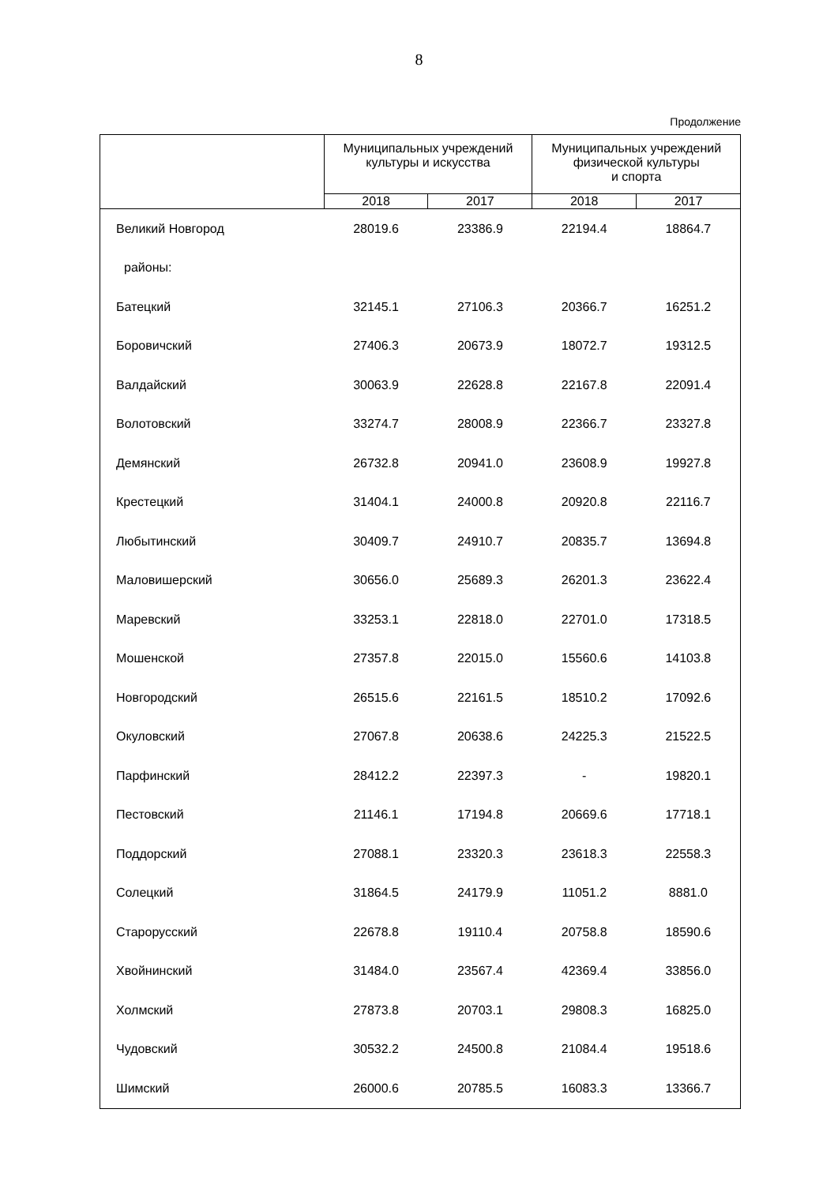8
Продолжение
| | Муниципальных учреждений культуры и искусства | | Муниципальных учреждений физической культуры и спорта | |
| --- | --- | --- | --- | --- |
| | 2018 | 2017 | 2018 | 2017 |
| Великий Новгород | 28019.6 | 23386.9 | 22194.4 | 18864.7 |
| районы: | | | | |
| Батецкий | 32145.1 | 27106.3 | 20366.7 | 16251.2 |
| Боровичский | 27406.3 | 20673.9 | 18072.7 | 19312.5 |
| Валдайский | 30063.9 | 22628.8 | 22167.8 | 22091.4 |
| Волотовский | 33274.7 | 28008.9 | 22366.7 | 23327.8 |
| Демянский | 26732.8 | 20941.0 | 23608.9 | 19927.8 |
| Крестецкий | 31404.1 | 24000.8 | 20920.8 | 22116.7 |
| Любытинский | 30409.7 | 24910.7 | 20835.7 | 13694.8 |
| Маловишерский | 30656.0 | 25689.3 | 26201.3 | 23622.4 |
| Маревский | 33253.1 | 22818.0 | 22701.0 | 17318.5 |
| Мошенской | 27357.8 | 22015.0 | 15560.6 | 14103.8 |
| Новгородский | 26515.6 | 22161.5 | 18510.2 | 17092.6 |
| Окуловский | 27067.8 | 20638.6 | 24225.3 | 21522.5 |
| Парфинский | 28412.2 | 22397.3 | - | 19820.1 |
| Пестовский | 21146.1 | 17194.8 | 20669.6 | 17718.1 |
| Поддорский | 27088.1 | 23320.3 | 23618.3 | 22558.3 |
| Солецкий | 31864.5 | 24179.9 | 11051.2 | 8881.0 |
| Старорусский | 22678.8 | 19110.4 | 20758.8 | 18590.6 |
| Хвойнинский | 31484.0 | 23567.4 | 42369.4 | 33856.0 |
| Холмский | 27873.8 | 20703.1 | 29808.3 | 16825.0 |
| Чудовский | 30532.2 | 24500.8 | 21084.4 | 19518.6 |
| Шимский | 26000.6 | 20785.5 | 16083.3 | 13366.7 |